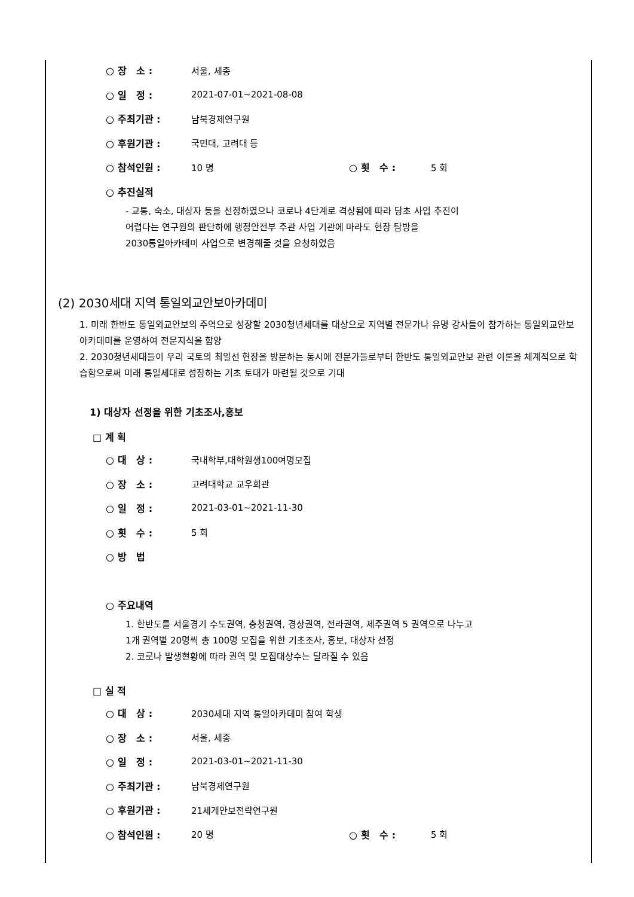○ 장 소 : 서울, 세종
○ 일 정 : 2021-07-01~2021-08-08
○ 주최기관 : 남북경제연구원
○ 후원기관 : 국민대, 고려대 등
○ 참석인원 : 10 명 ○ 횟 수 : 5 회
○ 추진실적
- 교통, 숙소, 대상자 등을 선정하였으나 코로나 4단계로 격상됨에 따라 당초 사업 추진이
어렵다는 연구원의 판단하에 행정안전부 주관 사업 기관에 마라도 현장 탐방을
2030통일아카데미 사업으로 변경해줄 것을 요청하였음
(2) 2030세대 지역 통일외교안보아카데미
1. 미래 한반도 통일외교안보의 주역으로 성장할 2030청년세대를 대상으로 지역별 전문가나 유명 강사들이 참가하는 통일외교안보 아카데미를 운영하여 전문지식을 함양
2. 2030청년세대들이 우리 국토의 최일선 현장을 방문하는 동시에 전문가들로부터 한반도 통일외교안보 관련 이론을 체계적으로 학습함으로써 미래 통일세대로 성장하는 기초 토대가 마련될 것으로 기대
1) 대상자 선정을 위한 기초조사,홍보
□ 계 획
○ 대 상 : 국내학부,대학원생100여명모집
○ 장 소 : 고려대학교 교우회관
○ 일 정 : 2021-03-01~2021-11-30
○ 횟 수 : 5 회
○ 방 법
○ 주요내역
1. 한반도를 서울경기 수도권역, 충청권역, 경상권역, 전라권역, 제주권역 5 권역으로 나누고
1개 권역별 20명씩 총 100명 모집을 위한 기초조사, 홍보, 대상자 선정
2. 코로나 발생현황에 따라 권역 및 모집대상수는 달라질 수 있음
□ 실 적
○ 대 상 : 2030세대 지역 통일아카데미 참여 학생
○ 장 소 : 서울, 세종
○ 일 정 : 2021-03-01~2021-11-30
○ 주최기관 : 남북경제연구원
○ 후원기관 : 21세게안보전략연구원
○ 참석인원 : 20 명 ○ 횟 수 : 5 회